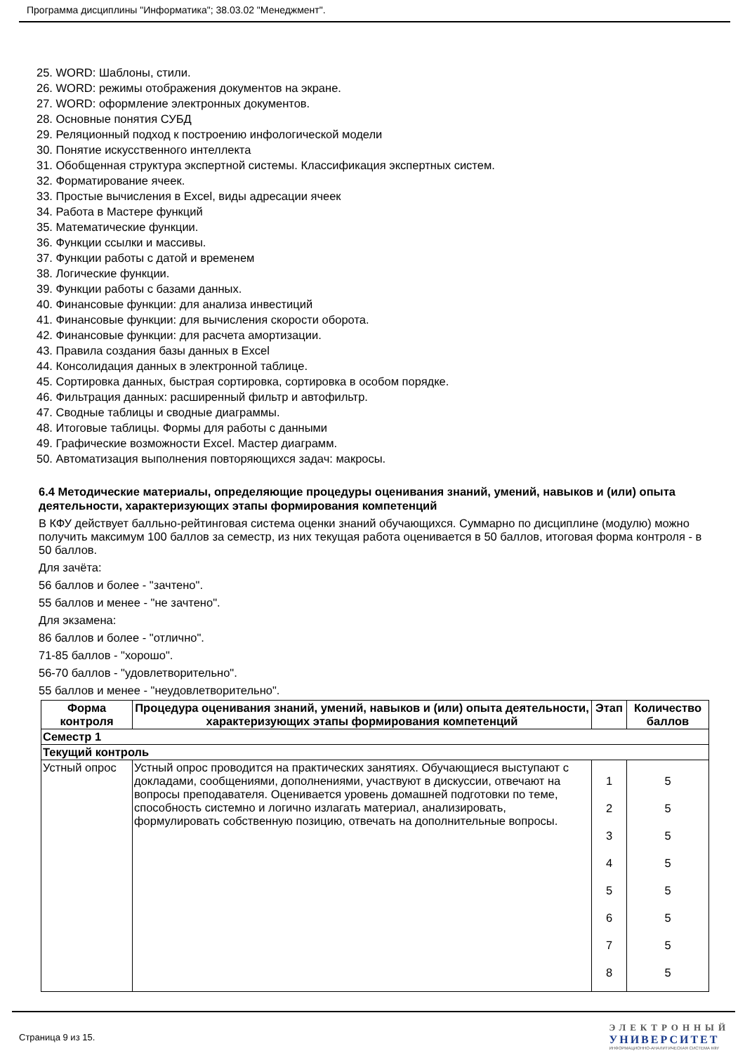Программа дисциплины "Информатика"; 38.03.02 "Менеджмент".
25. WORD: Шаблоны, стили.
26. WORD: режимы отображения документов на экране.
27. WORD: оформление электронных документов.
28. Основные понятия СУБД
29. Реляционный подход к построению инфологической модели
30. Понятие искусственного интеллекта
31. Обобщенная структура экспертной системы. Классификация экспертных систем.
32. Форматирование ячеек.
33. Простые вычисления в Excel, виды адресации ячеек
34. Работа в Мастере функций
35. Математические функции.
36. Функции ссылки и массивы.
37. Функции работы с датой и временем
38. Логические функции.
39. Функции работы с базами данных.
40. Финансовые функции: для анализа инвестиций
41. Финансовые функции: для вычисления скорости оборота.
42. Финансовые функции: для расчета амортизации.
43. Правила создания базы данных в Excel
44. Консолидация данных в электронной таблице.
45. Сортировка данных, быстрая сортировка, сортировка в особом порядке.
46. Фильтрация данных: расширенный фильтр и автофильтр.
47. Сводные таблицы и сводные диаграммы.
48. Итоговые таблицы. Формы для работы с данными
49. Графические возможности Excel. Мастер диаграмм.
50. Автоматизация выполнения повторяющихся задач: макросы.
6.4 Методические материалы, определяющие процедуры оценивания знаний, умений, навыков и (или) опыта деятельности, характеризующих этапы формирования компетенций
В КФУ действует балльно-рейтинговая система оценки знаний обучающихся. Суммарно по дисциплине (модулю) можно получить максимум 100 баллов за семестр, из них текущая работа оценивается в 50 баллов, итоговая форма контроля - в 50 баллов.
Для зачёта:
56 баллов и более - "зачтено".
55 баллов и менее - "не зачтено".
Для экзамена:
86 баллов и более - "отлично".
71-85 баллов - "хорошо".
56-70 баллов - "удовлетворительно".
55 баллов и менее - "неудовлетворительно".
| Форма контроля | Процедура оценивания знаний, умений, навыков и (или) опыта деятельности, характеризующих этапы формирования компетенций | Этап | Количество баллов |
| --- | --- | --- | --- |
| Семестр 1 | | | |
| Текущий контроль | | | |
| Устный опрос | Устный опрос проводится на практических занятиях. Обучающиеся выступают с докладами, сообщениями, дополнениями, участвуют в дискуссии, отвечают на вопросы преподавателя. Оценивается уровень домашней подготовки по теме, способность системно и логично излагать материал, анализировать, формулировать собственную позицию, отвечать на дополнительные вопросы. | 1 2 3 4 5 6 7 8 | 5 5 5 5 5 5 5 5 |
Страница 9 из 15.
ЭЛЕКТРОННЫЙ
УНИВЕРСИТЕТ
ИНФОРМАЦИОННО-АНАЛИТИЧЕСКАЯ СИСТЕМА КФУ